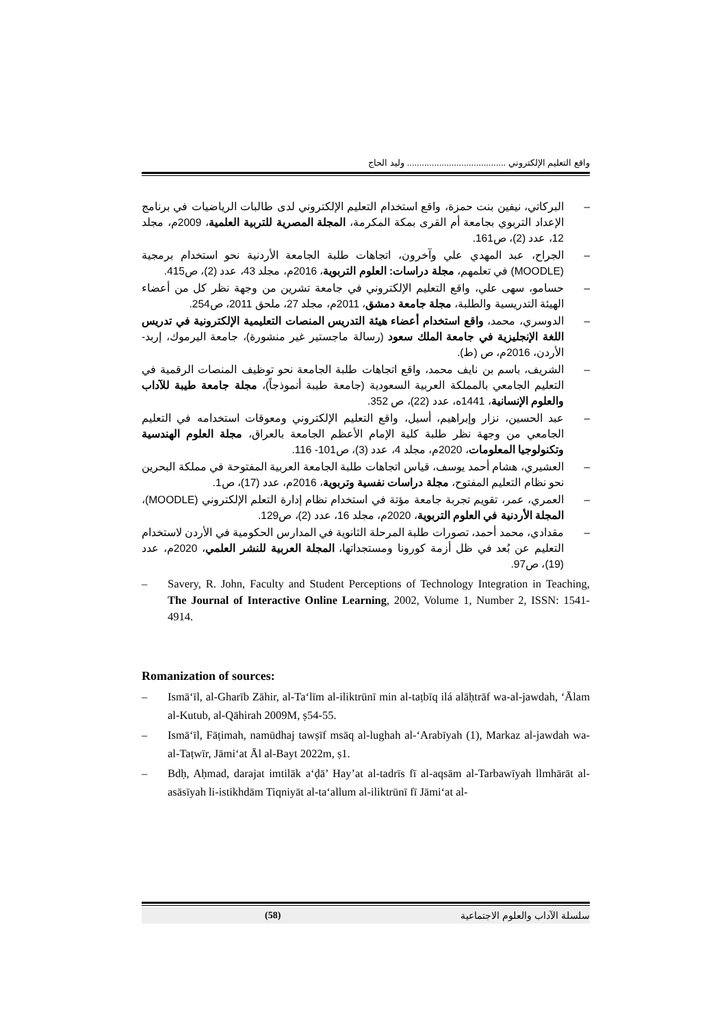واقع التعليم الإلكتروني ........................................ وليد الحاج
– البركاتي، نيفين بنت حمزة، واقع استخدام التعليم الإلكتروني لدى طالبات الرياضيات في برنامج الإعداد التربوي بجامعة أم القرى بمكة المكرمة، المجلة المصرية للتربية العلمية، 2009م، مجلد 12، عدد (2)، ص161.
– الجراح، عبد المهدي علي وآخرون، اتجاهات طلبة الجامعة الأردنية نحو استخدام برمجية (MOODLE) في تعلمهم، مجلة دراسات: العلوم التربوية، 2016م، مجلد 43، عدد (2)، ص415.
– حسامو، سهى علي، واقع التعليم الإلكتروني في جامعة تشرين من وجهة نظر كل من أعضاء الهيئة التدريسية والطلبة، مجلة جامعة دمشق، 2011م، مجلد 27، ملحق 2011، ص254.
– الدوسري، محمد، واقع استخدام أعضاء هيئة التدريس المنصات التعليمية الإلكترونية في تدريس اللغة الإنجليزية في جامعة الملك سعود (رسالة ماجستير غير منشورة)، جامعة اليرموك، إربد- الأردن، 2016م، ص (ط).
– الشريف، باسم بن نايف محمد، واقع اتجاهات طلبة الجامعة نحو توظيف المنصات الرقمية في التعليم الجامعي بالمملكة العربية السعودية (جامعة طيبة أنموذجاً)، مجلة جامعة طيبة للآداب والعلوم الإنسانية، 1441ه، عدد (22)، ص 352.
– عبد الحسين، نزار وإبراهيم، أسيل، واقع التعليم الإلكتروني ومعوقات استخدامه في التعليم الجامعي من وجهة نظر طلبة كلية الإمام الأعظم الجامعة بالعراق، مجلة العلوم الهندسية وتكنولوجيا المعلومات، 2020م، مجلد 4، عدد (3)، ص101- 116.
– العشيري، هشام أحمد يوسف، قياس اتجاهات طلبة الجامعة العربية المفتوحة في مملكة البحرين نحو نظام التعليم المفتوح، مجلة دراسات نفسية وتربوية، 2016م، عدد (17)، ص1.
– العمري، عمر، تقويم تجربة جامعة مؤتة في استخدام نظام إدارة التعلم الإلكتروني (MOODLE)، المجلة الأردنية في العلوم التربوية، 2020م، مجلد 16، عدد (2)، ص129.
– مقدادي، محمد أحمد، تصورات طلبة المرحلة الثانوية في المدارس الحكومية في الأردن لاستخدام التعليم عن بُعد في ظل أزمة كورونا ومستجداتها، المجلة العربية للنشر العلمي، 2020م، عدد (19)، ص97.
– Savery, R. John, Faculty and Student Perceptions of Technology Integration in Teaching, The Journal of Interactive Online Learning, 2002, Volume 1, Number 2, ISSN: 1541- 4914.
Romanization of sources:
– Ismāʻīl, al-Gharīb Zāhir, al-Taʻlīm al-iliktrūnī min al-taṭbīq ilá alāḥtrāf wa-al-jawdah, ʻĀlam al-Kutub, al-Qāhirah 2009M, ṣ54-55.
– Ismāʻīl, Fāṭimah, namūdhaj tawṣīf msāq al-lughah al-ʻArabīyah (1), Markaz al-jawdah wa-al-Taṭwīr, Jāmiʻat Āl al-Bayt 2022m, ṣ1.
– Bdḥ, Aḥmad, darajat imtilāk aʻḍā’ Hay’at al-tadrīs fī al-aqsām al-Tarbawīyah llmhārāt al-asāsīyah li-istikhdām Tiqniyāt al-taʻallum al-iliktrūnī fī Jāmiʻat al-
سلسلة الآداب والعلوم الاجتماعية (58)